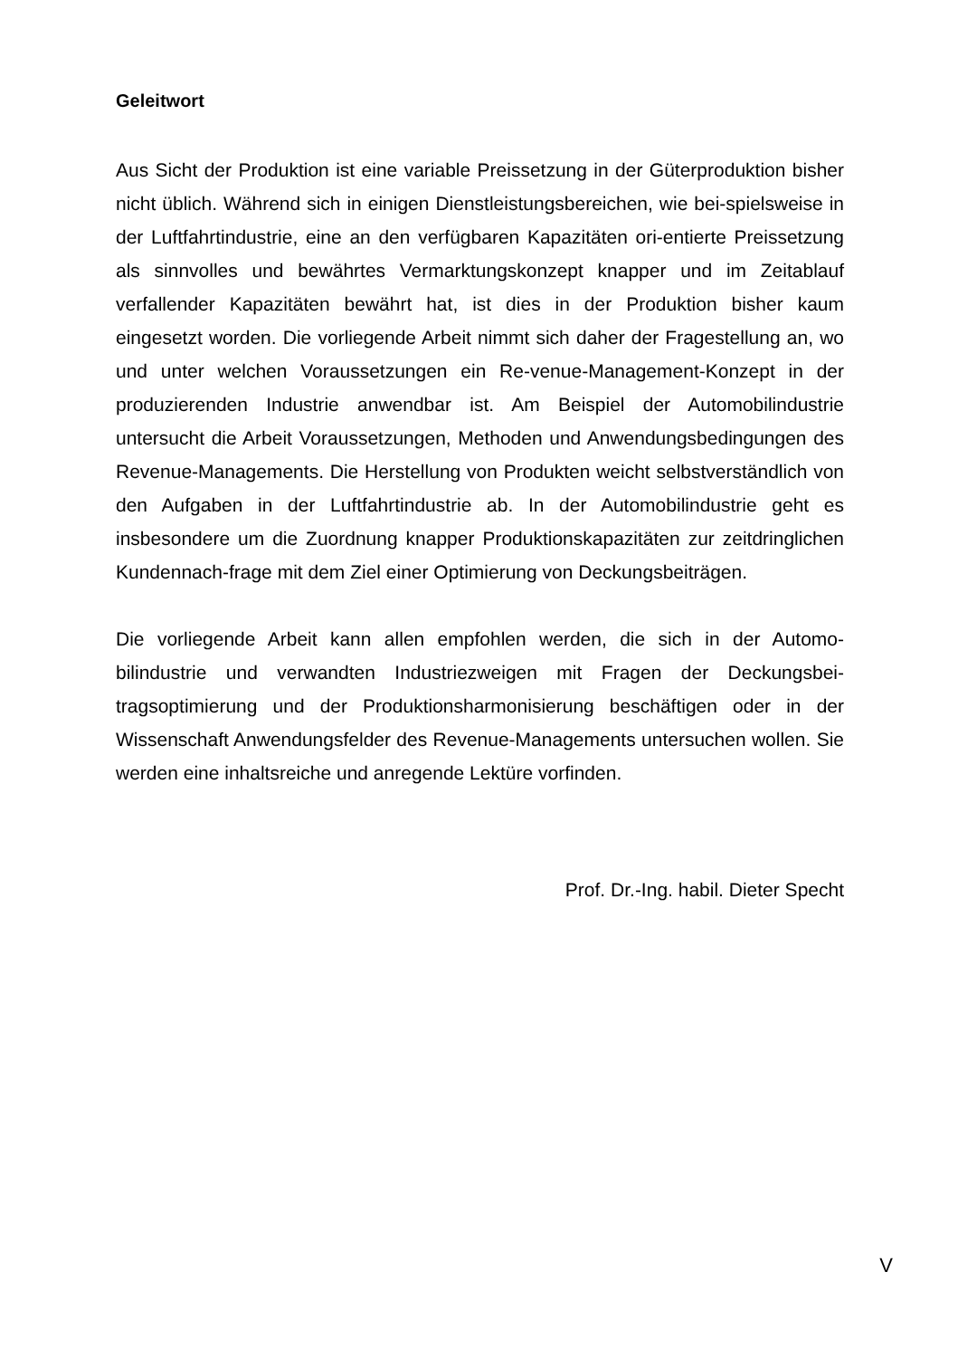Geleitwort
Aus Sicht der Produktion ist eine variable Preissetzung in der Güterproduktion bisher nicht üblich. Während sich in einigen Dienstleistungsbereichen, wie bei-spielsweise in der Luftfahrtindustrie, eine an den verfügbaren Kapazitäten ori-entierte Preissetzung als sinnvolles und bewährtes Vermarktungskonzept knapper und im Zeitablauf verfallender Kapazitäten bewährt hat, ist dies in der Produktion bisher kaum eingesetzt worden. Die vorliegende Arbeit nimmt sich daher der Fragestellung an, wo und unter welchen Voraussetzungen ein Re-venue-Management-Konzept in der produzierenden Industrie anwendbar ist. Am Beispiel der Automobilindustrie untersucht die Arbeit Voraussetzungen, Methoden und Anwendungsbedingungen des Revenue-Managements. Die Herstellung von Produkten weicht selbstverständlich von den Aufgaben in der Luftfahrtindustrie ab. In der Automobilindustrie geht es insbesondere um die Zuordnung knapper Produktionskapazitäten zur zeitdringlichen Kundennach-frage mit dem Ziel einer Optimierung von Deckungsbeiträgen.
Die vorliegende Arbeit kann allen empfohlen werden, die sich in der Automo-bilindustrie und verwandten Industriezweigen mit Fragen der Deckungsbei-tragsoptimierung und der Produktionsharmonisierung beschäftigen oder in der Wissenschaft Anwendungsfelder des Revenue-Managements untersuchen wollen. Sie werden eine inhaltsreiche und anregende Lektüre vorfinden.
Prof. Dr.-Ing. habil. Dieter Specht
V